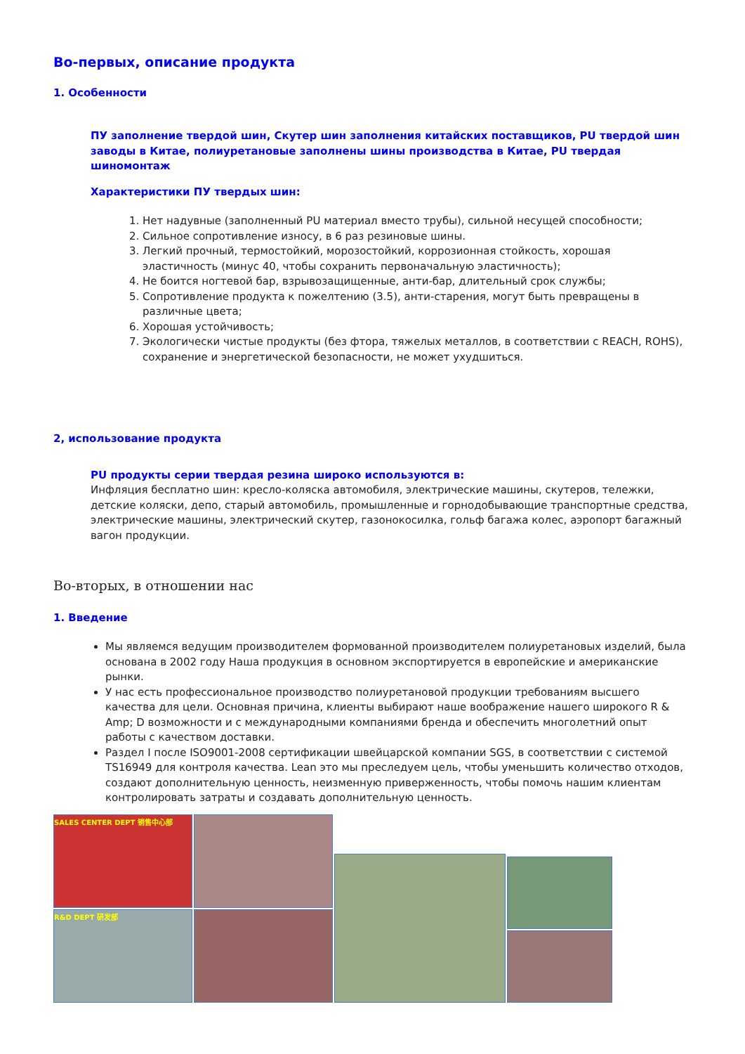Во-первых, описание продукта
1. Особенности
ПУ заполнение твердой шин, Скутер шин заполнения китайских поставщиков, PU твердой шин заводы в Китае, полиуретановые заполнены шины производства в Китае, PU твердая шиномонтаж
Характеристики ПУ твердых шин:
1. Нет надувные (заполненный PU материал вместо трубы), сильной несущей способности;
2. Сильное сопротивление износу, в 6 раз резиновые шины.
3. Легкий прочный, термостойкий, морозостойкий, коррозионная стойкость, хорошая эластичность (минус 40, чтобы сохранить первоначальную эластичность);
4. Не боится ногтевой бар, взрывозащищенные, анти-бар, длительный срок службы;
5. Сопротивление продукта к пожелтению (3.5), анти-старения, могут быть превращены в различные цвета;
6. Хорошая устойчивость;
7. Экологически чистые продукты (без фтора, тяжелых металлов, в соответствии с REACH, ROHS), сохранение и энергетической безопасности, не может ухудшиться.
2, использование продукта
PU продукты серии твердая резина широко используются в:
Инфляция бесплатно шин: кресло-коляска автомобиля, электрические машины, скутеров, тележки, детские коляски, депо, старый автомобиль, промышленные и горнодобывающие транспортные средства, электрические машины, электрический скутер, газонокосилка, гольф багажа колес, аэропорт багажный вагон продукции.
Во-вторых, в отношении нас
1. Введение
Мы являемся ведущим производителем формованной производителем полиуретановых изделий, была основана в 2002 году Наша продукция в основном экспортируется в европейские и американские рынки.
У нас есть профессиональное производство полиуретановой продукции требованиям высшего качества для цели. Основная причина, клиенты выбирают наше воображение нашего широкого R & Amp; D возможности и с международными компаниями бренда и обеспечить многолетний опыт работы с качеством доставки.
Раздел I после ISO9001-2008 сертификации швейцарской компании SGS, в соответствии с системой TS16949 для контроля качества. Lean это мы преследуем цель, чтобы уменьшить количество отходов, создают дополнительную ценность, неизменную приверженность, чтобы помочь нашим клиентам контролировать затраты и создавать дополнительную ценность.
SALES CENTER DEPT 销售中心部
R&D DEPT 研发部